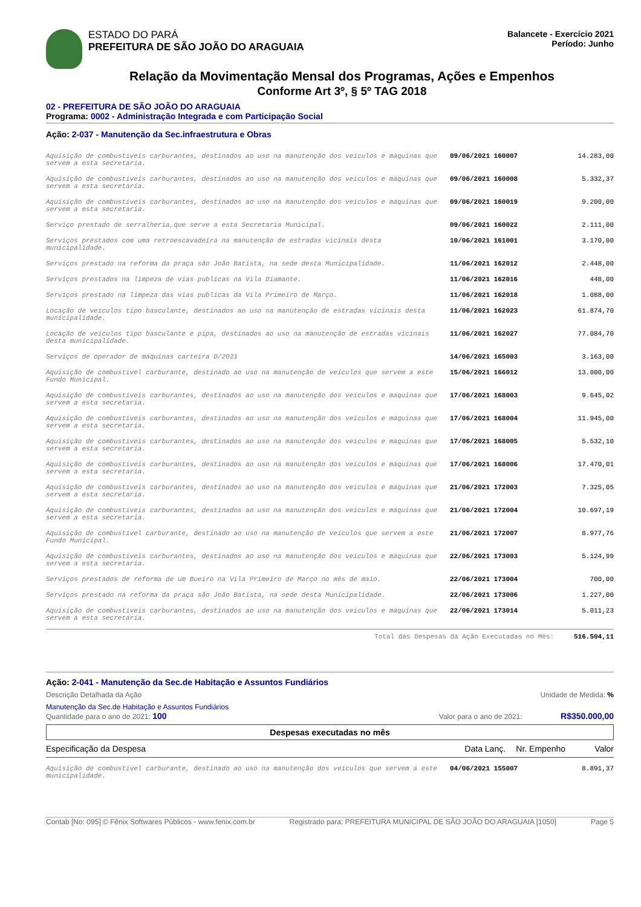ESTADO DO PARÁ
PREFEITURA DE SÃO JOÃO DO ARAGUAIA
Balancete - Exercício 2021
Período: Junho
Relação da Movimentação Mensal dos Programas, Ações e Empenhos
Conforme Art 3º, § 5º TAG 2018
02 - PREFEITURA DE SÃO JOÃO DO ARAGUAIA
Programa: 0002 - Administração Integrada e com Participação Social
Ação: 2-037 - Manutenção da Sec.infraestrutura e Obras
| Aquisição de combustíveis carburantes, destinados ao uso na manutenção dos veículos e máquinas que servem a esta secretaria. | 09/06/2021 160007 | 14.283,00 |
| Aquisição de combustíveis carburantes, destinados ao uso na manutenção dos veículos e máquinas que servem a esta secretaria. | 09/06/2021 160008 | 5.332,37 |
| Aquisição de combustíveis carburantes, destinados ao uso na manutenção dos veículos e máquinas que servem a esta secretaria. | 09/06/2021 160019 | 9.200,00 |
| Serviço prestado de serralheria,que serve a esta Secretaria Municipal. | 09/06/2021 160022 | 2.111,00 |
| Serviços prestados com uma retroescavadeira na manutenção de estradas vicinais desta municipalidade. | 10/06/2021 161001 | 3.170,00 |
| Serviços prestado na reforma da praça são João Batista, na sede desta Municipalidade. | 11/06/2021 162012 | 2.448,00 |
| Serviços prestados na limpeza de vias publicas na Vila Diamante. | 11/06/2021 162016 | 448,00 |
| Serviços prestado na limpeza das vias publicas da Vila Primeiro de Março. | 11/06/2021 162018 | 1.088,00 |
| Locação de veículos tipo basculante, destinados ao uso na manutenção de estradas vicinais desta municipalidade. | 11/06/2021 162023 | 61.874,70 |
| Locação de veículos tipo basculante e pipa, destinados ao uso na manutenção de estradas vicinais desta municipalidade. | 11/06/2021 162027 | 77.084,70 |
| Serviços de operador de maquinas carteira D/2021 | 14/06/2021 165003 | 3.163,00 |
| Aquisição de combustível carburante, destinado ao uso na manutenção de veículos que servem a este Fundo Municipal. | 15/06/2021 166012 | 13.000,00 |
| Aquisição de combustíveis carburantes, destinados ao uso na manutenção dos veículos e máquinas que servem a esta secretaria. | 17/06/2021 168003 | 9.645,02 |
| Aquisição de combustíveis carburantes, destinados ao uso na manutenção dos veículos e máquinas que servem a esta secretaria. | 17/06/2021 168004 | 11.945,00 |
| Aquisição de combustíveis carburantes, destinados ao uso na manutenção dos veículos e máquinas que servem a esta secretaria. | 17/06/2021 168005 | 5.532,10 |
| Aquisição de combustíveis carburantes, destinados ao uso na manutenção dos veículos e máquinas que servem a esta secretaria. | 17/06/2021 168006 | 17.470,01 |
| Aquisição de combustíveis carburantes, destinados ao uso na manutenção dos veículos e máquinas que servem a esta secretaria. | 21/06/2021 172003 | 7.325,05 |
| Aquisição de combustíveis carburantes, destinados ao uso na manutenção dos veículos e máquinas que servem a esta secretaria. | 21/06/2021 172004 | 10.697,19 |
| Aquisição de combustível carburante, destinado ao uso na manutenção de veículos que servem a este Fundo Municipal. | 21/06/2021 172007 | 8.977,76 |
| Aquisição de combustíveis carburantes, destinados ao uso na manutenção dos veículos e máquinas que servem a esta secretaria. | 22/06/2021 173003 | 5.124,99 |
| Serviços prestados de reforma de um Bueiro na Vila Primeiro de Março no mês de maio. | 22/06/2021 173004 | 700,00 |
| Serviços prestado na reforma da praça são João Batista, na sede desta Municipalidade. | 22/06/2021 173006 | 1.227,00 |
| Aquisição de combustíveis carburantes, destinados ao uso na manutenção dos veículos e máquinas que servem a esta secretaria. | 22/06/2021 173014 | 5.011,23 |
| Total das Despesas da Ação Executadas no Mês: | | 516.504,11 |
Ação: 2-041 - Manutenção da Sec.de Habitação e Assuntos Fundiários
Descrição Detalhada da Ação Unidade de Medida: %
Manutenção da Sec.de Habitação e Assuntos Fundiários
Quantidade para o ano de 2021: 100 Valor para o ano de 2021: R$350.000,00
Despesas executadas no mês
Especificação da Despesa Data Lanç. Nr. Empenho Valor
| Aquisição de combustível carburante, destinado ao uso na manutenção dos veículos que servem a este municipalidade. | 04/06/2021 155007 | 8.891,37 |
Contab [No: 095] © Fênix Softwares Públicos - www.fenix.com.br Registrado para: PREFEITURA MUNICIPAL DE SÃO JOÃO DO ARAGUAIA [1050] Page 5